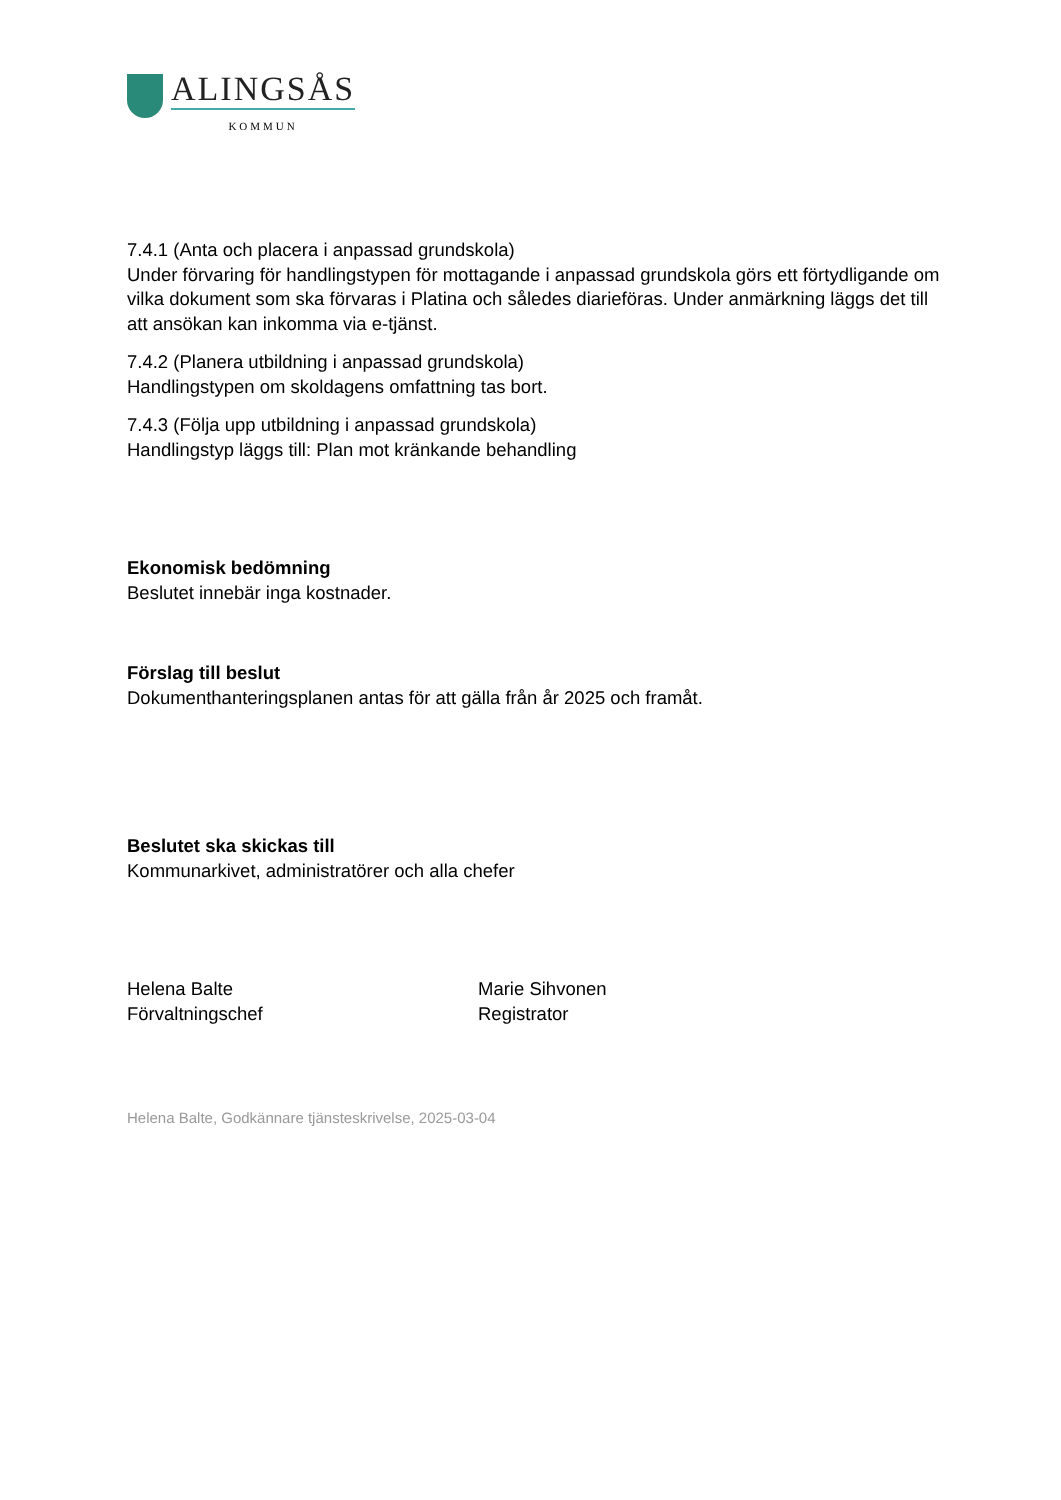ALINGSÅS
KOMMUN
7.4.1 (Anta och placera i anpassad grundskola)
Under förvaring för handlingstypen för mottagande i anpassad grundskola görs ett förtydligande om vilka dokument som ska förvaras i Platina och således diarieföras. Under anmärkning läggs det till att ansökan kan inkomma via e-tjänst.
7.4.2 (Planera utbildning i anpassad grundskola)
Handlingstypen om skoldagens omfattning tas bort.
7.4.3 (Följa upp utbildning i anpassad grundskola)
Handlingstyp läggs till: Plan mot kränkande behandling
Ekonomisk bedömning
Beslutet innebär inga kostnader.
Förslag till beslut
Dokumenthanteringsplanen antas för att gälla från år 2025 och framåt.
Beslutet ska skickas till
Kommunarkivet, administratörer och alla chefer
Helena Balte
Förvaltningschef
Marie Sihvonen
Registrator
Helena Balte, Godkännare tjänsteskrivelse, 2025-03-04